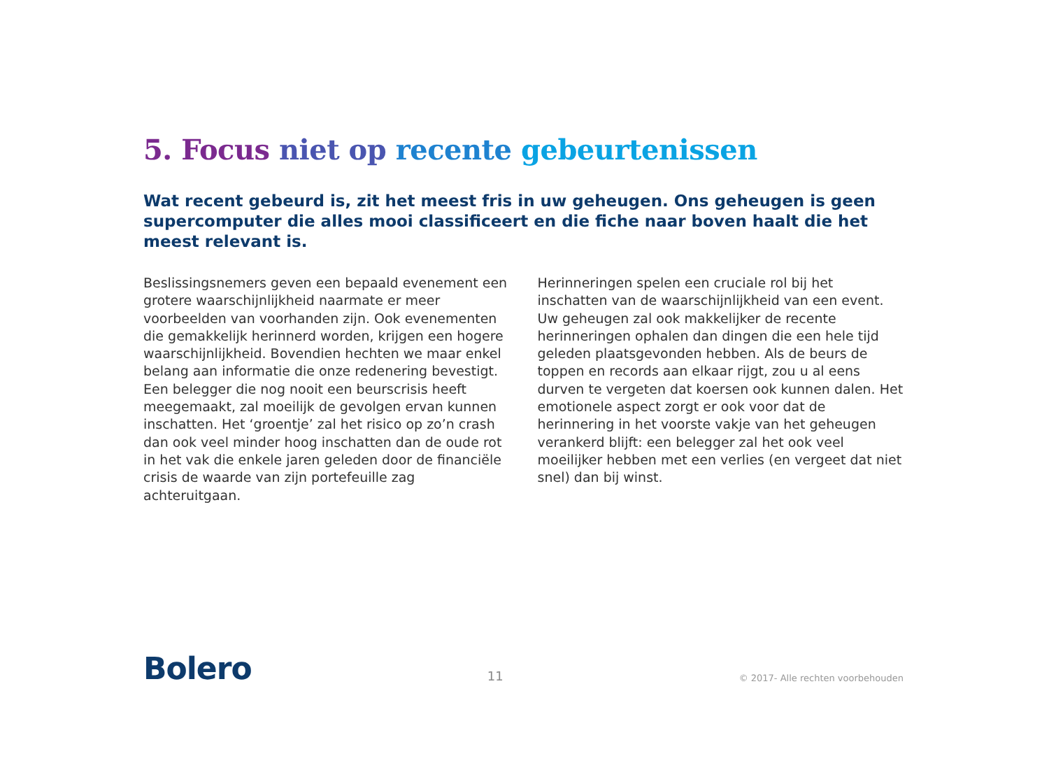5. Focus niet op recente gebeurtenissen
Wat recent gebeurd is, zit het meest fris in uw geheugen. Ons geheugen is geen supercomputer die alles mooi classificeert en die fiche naar boven haalt die het meest relevant is.
Beslissingsnemers geven een bepaald evenement een grotere waarschijnlijkheid naarmate er meer voorbeelden van voorhanden zijn. Ook evenementen die gemakkelijk herinnerd worden, krijgen een hogere waarschijnlijkheid. Bovendien hechten we maar enkel belang aan informatie die onze redenering bevestigt. Een belegger die nog nooit een beurscrisis heeft meegemaakt, zal moeilijk de gevolgen ervan kunnen inschatten. Het ‘groentje’ zal het risico op zo’n crash dan ook veel minder hoog inschatten dan de oude rot in het vak die enkele jaren geleden door de financiële crisis de waarde van zijn portefeuille zag achteruitgaan.
Herinneringen spelen een cruciale rol bij het inschatten van de waarschijnlijkheid van een event. Uw geheugen zal ook makkelijker de recente herinneringen ophalen dan dingen die een hele tijd geleden plaatsgevonden hebben. Als de beurs de toppen en records aan elkaar rijgt, zou u al eens durven te vergeten dat koersen ook kunnen dalen. Het emotionele aspect zorgt er ook voor dat de herinnering in het voorste vakje van het geheugen verankerd blijft: een belegger zal het ook veel moeilijker hebben met een verlies (en vergeet dat niet snel) dan bij winst.
Bolero
11
© 2017- Alle rechten voorbehouden